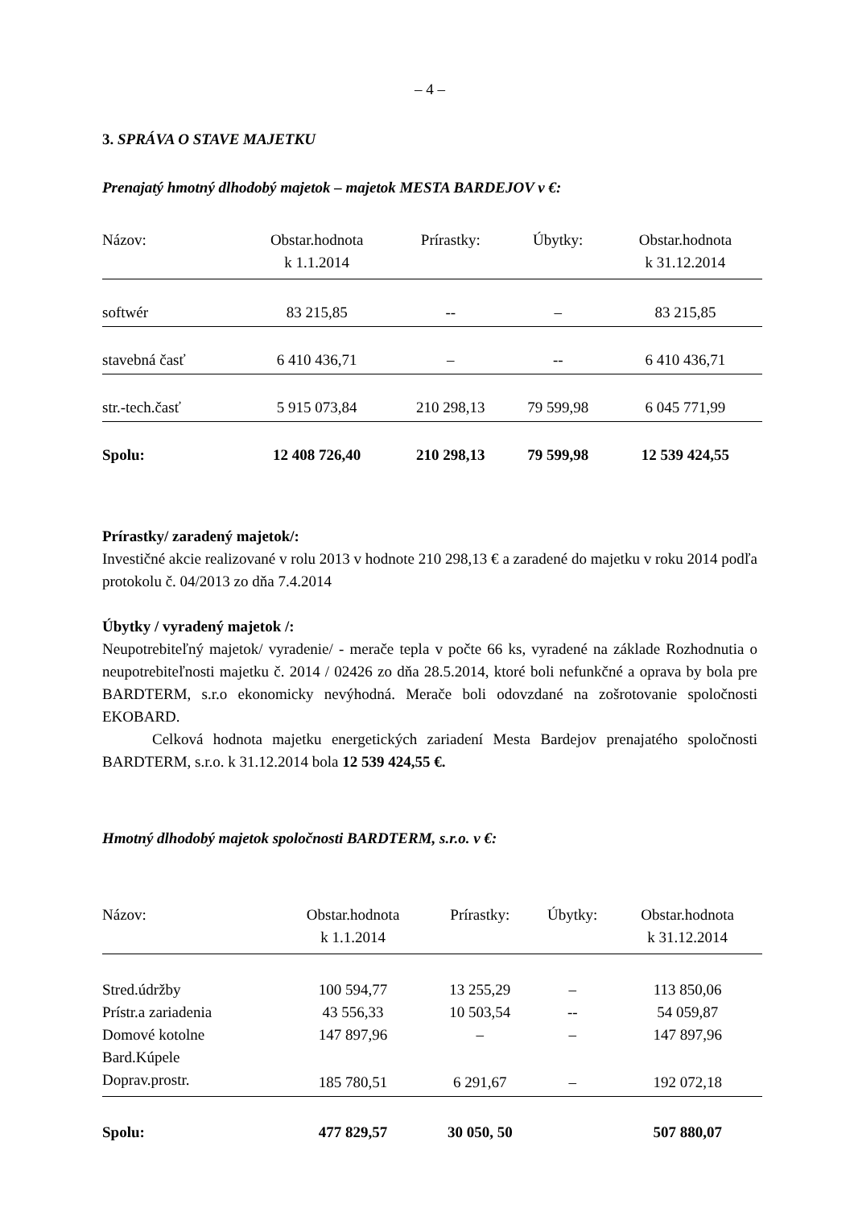– 4 –
3. SPRÁVA O STAVE MAJETKU
Prenajatý hmotný dlhodobý majetok – majetok MESTA BARDEJOV v €:
| Názov: | Obstar.hodnota k 1.1.2014 | Prírastky: | Úbytky: | Obstar.hodnota k 31.12.2014 |
| --- | --- | --- | --- | --- |
| softwér | 83 215,85 | -- | – | 83 215,85 |
| stavebná časť | 6 410 436,71 | – | -- | 6 410 436,71 |
| str.-tech.časť | 5 915 073,84 | 210 298,13 | 79 599,98 | 6 045 771,99 |
| Spolu: | 12 408 726,40 | 210 298,13 | 79 599,98 | 12 539 424,55 |
Prírastky/ zaradený majetok/:
Investičné akcie realizované v rolu 2013 v hodnote 210 298,13 € a zaradené do majetku v roku 2014 podľa protokolu č. 04/2013 zo dňa 7.4.2014
Úbytky / vyradený majetok /:
Neupotrebiteľný majetok/ vyradenie/ - merače tepla v počte 66 ks, vyradené na základe Rozhodnutia o neupotrebiteľnosti majetku č. 2014 / 02426 zo dňa 28.5.2014, ktoré boli nefunkčné a oprava by bola pre BARDTERM, s.r.o ekonomicky nevýhodná. Merače boli odovzdané na zošrotovanie spoločnosti EKOBARD.
Celková hodnota majetku energetických zariadení Mesta Bardejov prenajatého spoločnosti BARDTERM, s.r.o. k 31.12.2014 bola 12 539 424,55 €.
Hmotný dlhodobý majetok spoločnosti BARDTERM, s.r.o. v €:
| Názov: | Obstar.hodnota k 1.1.2014 | Prírastky: | Úbytky: | Obstar.hodnota k 31.12.2014 |
| --- | --- | --- | --- | --- |
| Stred.údržby | 100 594,77 | 13 255,29 | – | 113 850,06 |
| Prístr.a zariadenia | 43 556,33 | 10 503,54 | -- | 54 059,87 |
| Domové kotolne Bard.Kúpele | 147 897,96 | – | – | 147 897,96 |
| Doprav.prostr. | 185 780,51 | 6 291,67 | – | 192 072,18 |
| Spolu: | 477 829,57 | 30 050, 50 | | 507 880,07 |